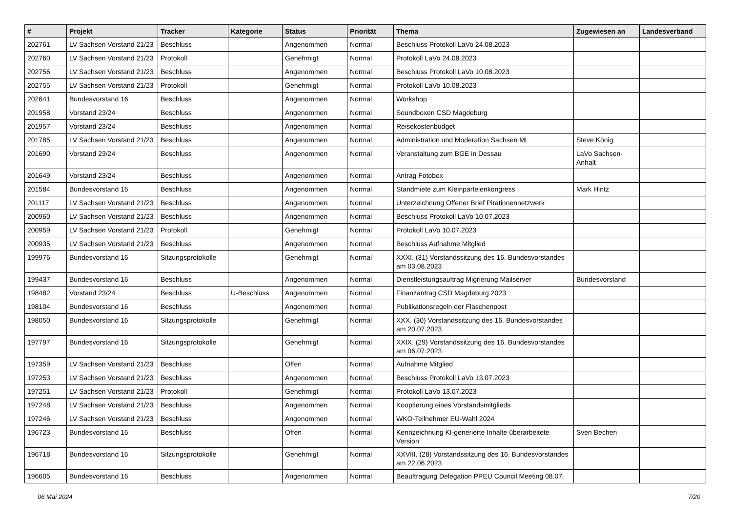| # | Projekt | Tracker | Kategorie | Status | Priorität | Thema | Zugewiesen an | Landesverband |
| --- | --- | --- | --- | --- | --- | --- | --- | --- |
| 202761 | LV Sachsen Vorstand 21/23 | Beschluss | | Angenommen | Normal | Beschluss Protokoll LaVo 24.08.2023 | | |
| 202760 | LV Sachsen Vorstand 21/23 | Protokoll | | Genehmigt | Normal | Protokoll LaVo 24.08.2023 | | |
| 202756 | LV Sachsen Vorstand 21/23 | Beschluss | | Angenommen | Normal | Beschluss Protokoll LaVo 10.08.2023 | | |
| 202755 | LV Sachsen Vorstand 21/23 | Protokoll | | Genehmigt | Normal | Protokoll LaVo 10.08.2023 | | |
| 202641 | Bundesvorstand 16 | Beschluss | | Angenommen | Normal | Workshop | | |
| 201958 | Vorstand 23/24 | Beschluss | | Angenommen | Normal | Soundboxen CSD Magdeburg | | |
| 201957 | Vorstand 23/24 | Beschluss | | Angenommen | Normal | Reisekostenbudget | | |
| 201785 | LV Sachsen Vorstand 21/23 | Beschluss | | Angenommen | Normal | Administration und Moderation Sachsen ML | Steve König | |
| 201690 | Vorstand 23/24 | Beschluss | | Angenommen | Normal | Veranstaltung zum BGE in Dessau | LaVo Sachsen-Anhalt | |
| 201649 | Vorstand 23/24 | Beschluss | | Angenommen | Normal | Antrag Fotobox | | |
| 201584 | Bundesvorstand 16 | Beschluss | | Angenommen | Normal | Standmiete zum Kleinparteienkongress | Mark Hintz | |
| 201117 | LV Sachsen Vorstand 21/23 | Beschluss | | Angenommen | Normal | Unterzeichnung Offener Brief Piratinnennetzwerk | | |
| 200960 | LV Sachsen Vorstand 21/23 | Beschluss | | Angenommen | Normal | Beschluss Protokoll LaVo 10.07.2023 | | |
| 200959 | LV Sachsen Vorstand 21/23 | Protokoll | | Genehmigt | Normal | Protokoll LaVo 10.07.2023 | | |
| 200935 | LV Sachsen Vorstand 21/23 | Beschluss | | Angenommen | Normal | Beschluss Aufnahme Mitglied | | |
| 199976 | Bundesvorstand 16 | Sitzungsprotokolle | | Genehmigt | Normal | XXXI. (31) Vorstandssitzung des 16. Bundesvorstandes am 03.08.2023 | | |
| 199437 | Bundesvorstand 16 | Beschluss | | Angenommen | Normal | Dienstleistungsauftrag Migrierung Mailserver | Bundesvorstand | |
| 198482 | Vorstand 23/24 | Beschluss | U-Beschluss | Angenommen | Normal | Finanzantrag CSD Magdeburg 2023 | | |
| 198104 | Bundesvorstand 16 | Beschluss | | Angenommen | Normal | Publikationsregeln der Flaschenpost | | |
| 198050 | Bundesvorstand 16 | Sitzungsprotokolle | | Genehmigt | Normal | XXX. (30) Vorstandssitzung des 16. Bundesvorstandes am 20.07.2023 | | |
| 197797 | Bundesvorstand 16 | Sitzungsprotokolle | | Genehmigt | Normal | XXIX. (29) Vorstandssitzung des 16. Bundesvorstandes am 06.07.2023 | | |
| 197359 | LV Sachsen Vorstand 21/23 | Beschluss | | Offen | Normal | Aufnahme Mitglied | | |
| 197253 | LV Sachsen Vorstand 21/23 | Beschluss | | Angenommen | Normal | Beschluss Protokoll LaVo 13.07.2023 | | |
| 197251 | LV Sachsen Vorstand 21/23 | Protokoll | | Genehmigt | Normal | Protokoll LaVo 13.07.2023 | | |
| 197248 | LV Sachsen Vorstand 21/23 | Beschluss | | Angenommen | Normal | Kooptierung eines Vorstandsmitglieds | | |
| 197246 | LV Sachsen Vorstand 21/23 | Beschluss | | Angenommen | Normal | WKO-Teilnehmer EU-Wahl 2024 | | |
| 196723 | Bundesvorstand 16 | Beschluss | | Offen | Normal | Kennzeichnung KI-generierte Inhalte überarbeitete Version | Sven Bechen | |
| 196718 | Bundesvorstand 16 | Sitzungsprotokolle | | Genehmigt | Normal | XXVIII. (28) Vorstandssitzung des 16. Bundesvorstandes am 22.06.2023 | | |
| 196605 | Bundesvorstand 16 | Beschluss | | Angenommen | Normal | Beauftragung Delegation PPEU Council Meeting 08.07. | | |
06 Mai 2024 7/20